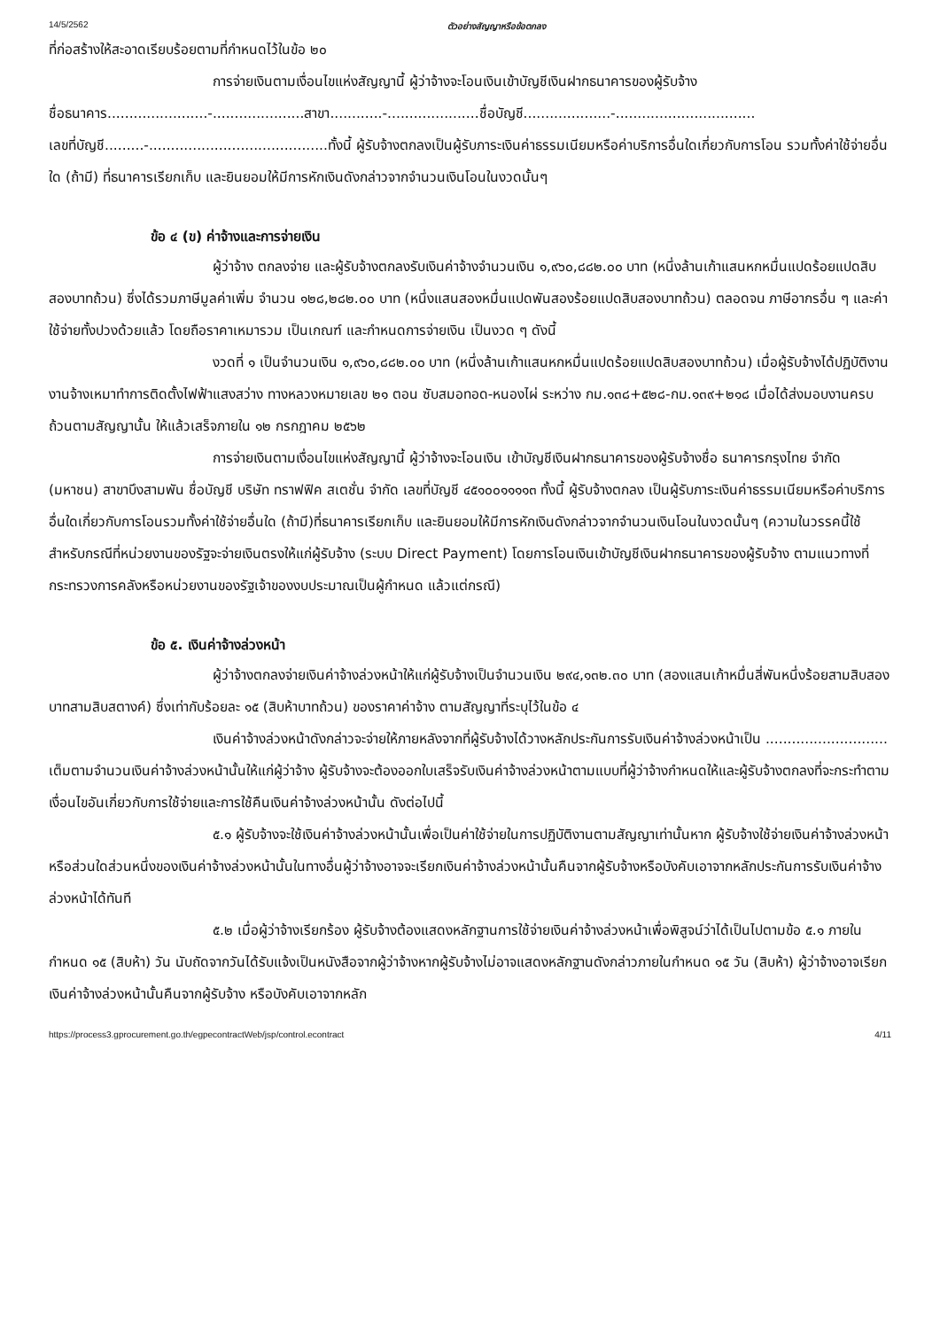14/5/2562 ตัวอย่างสัญญาหรือข้อตกลง
ที่ก่อสร้างให้สะอาดเรียบร้อยตามที่กำหนดไว้ในข้อ ๒๐
การจ่ายเงินตามเงื่อนไขแห่งสัญญานี้ ผู้ว่าจ้างจะโอนเงินเข้าบัญชีเงินฝากธนาคารของผู้รับจ้าง
ชื่อธนาคาร.......................-.....................สาขา............-.....................ชื่อบัญชี....................-................................
เลขที่บัญชี.........-.........................................ทั้งนี้ ผู้รับจ้างตกลงเป็นผู้รับภาระเงินค่าธรรมเนียมหรือค่าบริการอื่นใดเกี่ยวกับการโอน รวมทั้งค่าใช้จ่ายอื่นใด (ถ้ามี) ที่ธนาคารเรียกเก็บ และยินยอมให้มีการหักเงินดังกล่าวจากจำนวนเงินโอนในงวดนั้นๆ
ข้อ ๔ (ข) ค่าจ้างและการจ่ายเงิน
ผู้ว่าจ้าง ตกลงจ่าย และผู้รับจ้างตกลงรับเงินค่าจ้างจำนวนเงิน ๑,๙๖๐,๘๘๒.๐๐ บาท (หนึ่งล้านเก้าแสนหกหมื่นแปดร้อยแปดสิบสองบาทถ้วน) ซึ่งได้รวมภาษีมูลค่าเพิ่ม จำนวน ๑๒๘,๒๘๒.๐๐ บาท (หนึ่งแสนสองหมื่นแปดพันสองร้อยแปดสิบสองบาทถ้วน) ตลอดจน ภาษีอากรอื่น ๆ และค่าใช้จ่ายทั้งปวงด้วยแล้ว โดยถือราคาเหมารวม เป็นเกณฑ์ และกำหนดการจ่ายเงิน เป็นงวด ๆ ดังนี้
งวดที่ ๑ เป็นจำนวนเงิน ๑,๙๖๐,๘๘๒.๐๐ บาท (หนึ่งล้านเก้าแสนหกหมื่นแปดร้อยแปดสิบสองบาทถ้วน) เมื่อผู้รับจ้างได้ปฏิบัติงาน งานจ้างเหมาทำการติดตั้งไฟฟ้าแสงสว่าง ทางหลวงหมายเลข ๒๑ ตอน ซับสมอทอด-หนองไผ่ ระหว่าง กม.๑๓๘+๕๒๘-กม.๑๓๙+๒๑๘ เมื่อได้ส่งมอบงานครบถ้วนตามสัญญานั้น ให้แล้วเสร็จภายใน ๑๒ กรกฎาคม ๒๕๖๒
การจ่ายเงินตามเงื่อนไขแห่งสัญญานี้ ผู้ว่าจ้างจะโอนเงิน เข้าบัญชีเงินฝากธนาคารของผู้รับจ้างชื่อ ธนาคารกรุงไทย จำกัด (มหาชน) สาขาบึงสามพัน ชื่อบัญชี บริษัท ทราฟฟิค สเตชั่น จำกัด เลขที่บัญชี ๔๕๑๐๐๑๑๑๑๓ ทั้งนี้ ผู้รับจ้างตกลง เป็นผู้รับภาระเงินค่าธรรมเนียมหรือค่าบริการอื่นใดเกี่ยวกับการโอนรวมทั้งค่าใช้จ่ายอื่นใด (ถ้ามี)ที่ธนาคารเรียกเก็บ และยินยอมให้มีการหักเงินดังกล่าวจากจำนวนเงินโอนในงวดนั้นๆ (ความในวรรคนี้ใช้สำหรับกรณีที่หน่วยงานของรัฐจะจ่ายเงินตรงให้แก่ผู้รับจ้าง (ระบบ Direct Payment) โดยการโอนเงินเข้าบัญชีเงินฝากธนาคารของผู้รับจ้าง ตามแนวทางที่กระทรวงการคลังหรือหน่วยงานของรัฐเจ้าของงบประมาณเป็นผู้กำหนด แล้วแต่กรณี)
ข้อ ๕. เงินค่าจ้างล่วงหน้า
ผู้ว่าจ้างตกลงจ่ายเงินค่าจ้างล่วงหน้าให้แก่ผู้รับจ้างเป็นจำนวนเงิน ๒๙๔,๑๓๒.๓๐ บาท (สองแสนเก้าหมื่นสี่พันหนึ่งร้อยสามสิบสองบาทสามสิบสตางค์) ซึ่งเท่ากับร้อยละ ๑๕ (สิบห้าบาทถ้วน) ของราคาค่าจ้าง ตามสัญญาที่ระบุไว้ในข้อ ๔
เงินค่าจ้างล่วงหน้าดังกล่าวจะจ่ายให้ภายหลังจากที่ผู้รับจ้างได้วางหลักประกันการรับเงินค่าจ้างล่วงหน้าเป็น ............................ เต็มตามจำนวนเงินค่าจ้างล่วงหน้านั้นให้แก่ผู้ว่าจ้าง ผู้รับจ้างจะต้องออกใบเสร็จรับเงินค่าจ้างล่วงหน้าตามแบบที่ผู้ว่าจ้างกำหนดให้และผู้รับจ้างตกลงที่จะกระทำตามเงื่อนไขอันเกี่ยวกับการใช้จ่ายและการใช้คืนเงินค่าจ้างล่วงหน้านั้น ดังต่อไปนี้
๕.๑ ผู้รับจ้างจะใช้เงินค่าจ้างล่วงหน้านั้นเพื่อเป็นค่าใช้จ่ายในการปฏิบัติงานตามสัญญาเท่านั้นหาก ผู้รับจ้างใช้จ่ายเงินค่าจ้างล่วงหน้า หรือส่วนใดส่วนหนึ่งของเงินค่าจ้างล่วงหน้านั้นในทางอื่นผู้ว่าจ้างอาจจะเรียกเงินค่าจ้างล่วงหน้านั้นคืนจากผู้รับจ้างหรือบังคับเอาจากหลักประกันการรับเงินค่าจ้างล่วงหน้าได้ทันที
๕.๒ เมื่อผู้ว่าจ้างเรียกร้อง ผู้รับจ้างต้องแสดงหลักฐานการใช้จ่ายเงินค่าจ้างล่วงหน้าเพื่อพิสูจน์ว่าได้เป็นไปตามข้อ ๕.๑ ภายในกำหนด ๑๕ (สิบห้า) วัน นับถัดจากวันได้รับแจ้งเป็นหนังสือจากผู้ว่าจ้างหากผู้รับจ้างไม่อาจแสดงหลักฐานดังกล่าวภายในกำหนด ๑๕ วัน (สิบห้า) ผู้ว่าจ้างอาจเรียกเงินค่าจ้างล่วงหน้านั้นคืนจากผู้รับจ้าง หรือบังคับเอาจากหลัก
https://process3.gprocurement.go.th/egpecontractWeb/jsp/control.econtract 4/11